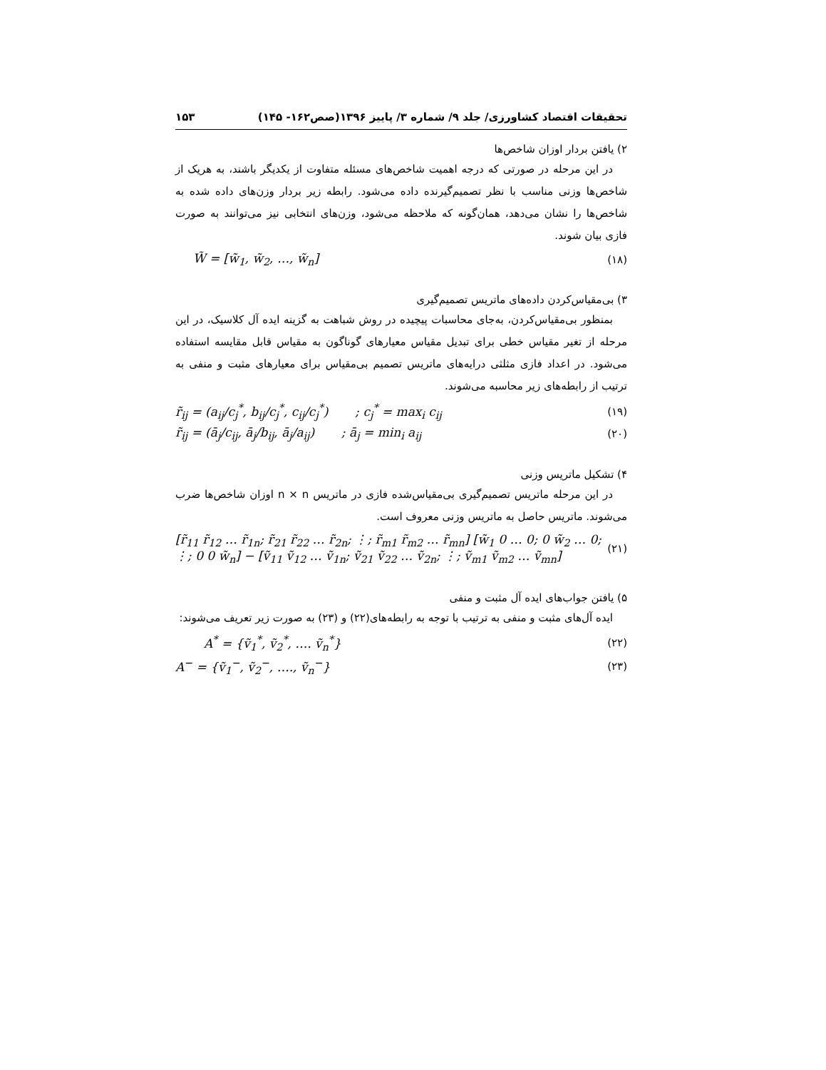تحقیقات اقتصاد کشاورزی/ جلد ۹/ شماره ۳/ پاییز ۱۳۹۶(صص۱۶۲- ۱۴۵) ۱۵۳
۲) یافتن بردار اوزان شاخص‌ها
در این مرحله در صورتی که درجه اهمیت شاخص‌های مسئله متفاوت از یکدیگر باشند، به هریک از شاخص‌ها وزنی مناسب با نظر تصمیم‌گیرنده داده می‌شود. رابطه زیر بردار وزن‌های داده شده به شاخص‌ها را نشان می‌دهد، همان‌گونه که ملاحظه می‌شود، وزن‌های انتخابی نیز می‌توانند به صورت فازی بیان شوند.
W̃ = [w̃<sub>1</sub>, w̃<sub>2</sub>, …, w̃<sub>n</sub>] (۱۸)
۳) بی‌مقیاس‌کردن داده‌های ماتریس تصمیم‌گیری
بمنظور بی‌مقیاس‌کردن، به‌جای محاسبات پیچیده در روش شباهت به گزینه ایده آل کلاسیک، در این مرحله از تغیر مقیاس خطی برای تبدیل مقیاس معیارهای گوناگون به مقیاس قابل مقایسه استفاده می‌شود. در اعداد فازی مثلثی درایه‌های ماتریس تصمیم بی‌مقیاس برای معیارهای مثبت و منفی به ترتیب از رابطه‌های زیر محاسبه می‌شوند.
r̃<sub>ij</sub> = (a<sub>ij</sub>/c<sub>j</sub><sup>*</sup>, b<sub>ij</sub>/c<sub>j</sub><sup>*</sup>, c<sub>ij</sub>/c<sub>j</sub><sup>*</sup>) ; c<sub>j</sub><sup>*</sup> = max<sub>i</sub> c<sub>ij</sub> (۱۹)
r̃<sub>ij</sub> = (ā<sub>j</sub>/c<sub>ij</sub>, ā<sub>j</sub>/b<sub>ij</sub>, ā<sub>j</sub>/a<sub>ij</sub>) ; ā<sub>j</sub> = min<sub>i</sub> a<sub>ij</sub> (۲۰)
۴) تشکیل ماتریس وزنی
در این مرحله ماتریس تصمیم‌گیری بی‌مقیاس‌شده فازی در ماتریس n × n اوزان شاخص‌ها ضرب می‌شوند. ماتریس حاصل به ماتریس وزنی معروف است.
[r̃<sub>11</sub> r̃<sub>12</sub> … r̃<sub>1n</sub>; r̃<sub>21</sub> r̃<sub>22</sub> … r̃<sub>2n</sub>; ⋮; r̃<sub>m1</sub> r̃<sub>m2</sub> … r̃<sub>mn</sub>] [w̃<sub>1</sub> 0 … 0; 0 w̃<sub>2</sub> … 0; ⋮; 0 0 w̃<sub>n</sub>] − [ṽ<sub>11</sub> ṽ<sub>12</sub> … ṽ<sub>1n</sub>; ṽ<sub>21</sub> ṽ<sub>22</sub> … ṽ<sub>2n</sub>; ⋮; ṽ<sub>m1</sub> ṽ<sub>m2</sub> … ṽ<sub>mn</sub>] (۲۱)
۵) یافتن جواب‌های ایده آل مثبت و منفی
ایده آل‌های مثبت و منفی به ترتیب با توجه به رابطه‌های(۲۲) و (۲۳) به صورت زیر تعریف می‌شوند:
A<sup>*</sup> = {ṽ<sub>1</sub><sup>*</sup>, ṽ<sub>2</sub><sup>*</sup>, …. ṽ<sub>n</sub><sup>*</sup>} (۲۲)
A<sup>−</sup> = {ṽ<sub>1</sub><sup>−</sup>, ṽ<sub>2</sub><sup>−</sup>, …., ṽ<sub>n</sub><sup>−</sup>} (۲۳)